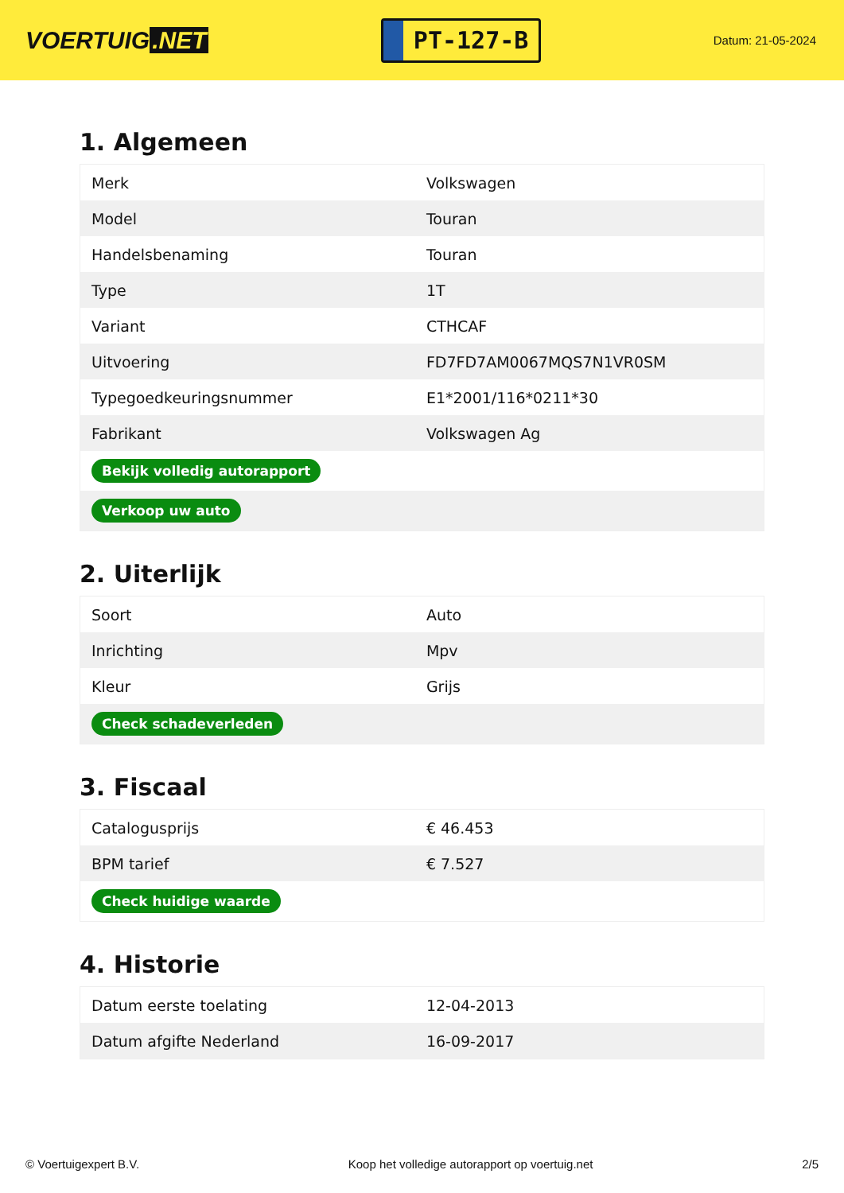VOERTUIG.NET
PT-127-B
Datum: 21-05-2024
1. Algemeen
| Merk | Volkswagen |
| Model | Touran |
| Handelsbenaming | Touran |
| Type | 1T |
| Variant | CTHCAF |
| Uitvoering | FD7FD7AM0067MQS7N1VR0SM |
| Typegoedkeuringsnummer | E1*2001/116*0211*30 |
| Fabrikant | Volkswagen Ag |
| Bekijk volledig autorapport | |
| Verkoop uw auto | |
2. Uiterlijk
| Soort | Auto |
| Inrichting | Mpv |
| Kleur | Grijs |
| Check schadeverleden | |
3. Fiscaal
| Catalogusprijs | € 46.453 |
| BPM tarief | € 7.527 |
| Check huidige waarde | |
4. Historie
| Datum eerste toelating | 12-04-2013 |
| Datum afgifte Nederland | 16-09-2017 |
© Voertuigexpert B.V. Koop het volledige autorapport op voertuig.net 2/5